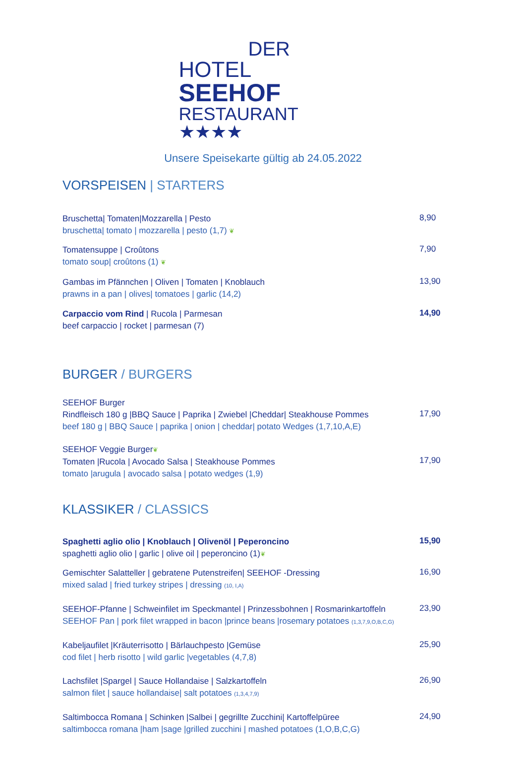DER
HOTEL SEEHOF
RESTAURANT ★★★★
Unsere Speisekarte gültig ab 24.05.2022
VORSPEISEN | STARTERS
Bruschetta| Tomaten|Mozzarella | Pesto
bruschetta| tomato | mozzarella | pesto (1,7) ❦
8,90
Tomatensuppe | Croûtons
tomato soup| croûtons (1) ❦
7,90
Gambas im Pfännchen | Oliven | Tomaten | Knoblauch
prawns in a pan | olives| tomatoes | garlic (14,2)
13,90
Carpaccio vom Rind | Rucola | Parmesan
beef carpaccio | rocket | parmesan (7)
14,90
BURGER / BURGERS
SEEHOF Burger
Rindfleisch 180 g |BBQ Sauce | Paprika | Zwiebel |Cheddar| Steakhouse Pommes
beef 180 g | BBQ Sauce | paprika | onion | cheddar| potato Wedges (1,7,10,A,E)
17,90
SEEHOF Veggie Burger❦
Tomaten |Rucola | Avocado Salsa | Steakhouse Pommes
tomato |arugula | avocado salsa | potato wedges (1,9)
17,90
KLASSIKER / CLASSICS
Spaghetti aglio olio | Knoblauch | Olivenöl | Peperoncino
spaghetti aglio olio | garlic | olive oil | peperoncino (1)❦
15,90
Gemischter Salatteller | gebratene Putenstreifen| SEEHOF -Dressing
mixed salad | fried turkey stripes | dressing (10, I,A)
16,90
SEEHOF-Pfanne | Schweinfilet im Speckmantel | Prinzessbohnen | Rosmarinkartoffeln
SEEHOF Pan | pork filet wrapped in bacon |prince beans |rosemary potatoes (1,3,7,9,O,B,C,G)
23,90
Kabeljaufilet |Kräuterrisotto | Bärlauchpesto |Gemüse
cod filet | herb risotto | wild garlic |vegetables (4,7,8)
25,90
Lachsfilet |Spargel | Sauce Hollandaise | Salzkartoffeln
salmon filet | sauce hollandaise| salt potatoes (1,3,4,7,9)
26,90
Saltimbocca Romana | Schinken |Salbei | gegrillte Zucchini| Kartoffelpüree
saltimbocca romana |ham |sage |grilled zucchini | mashed potatoes (1,O,B,C,G)
24,90